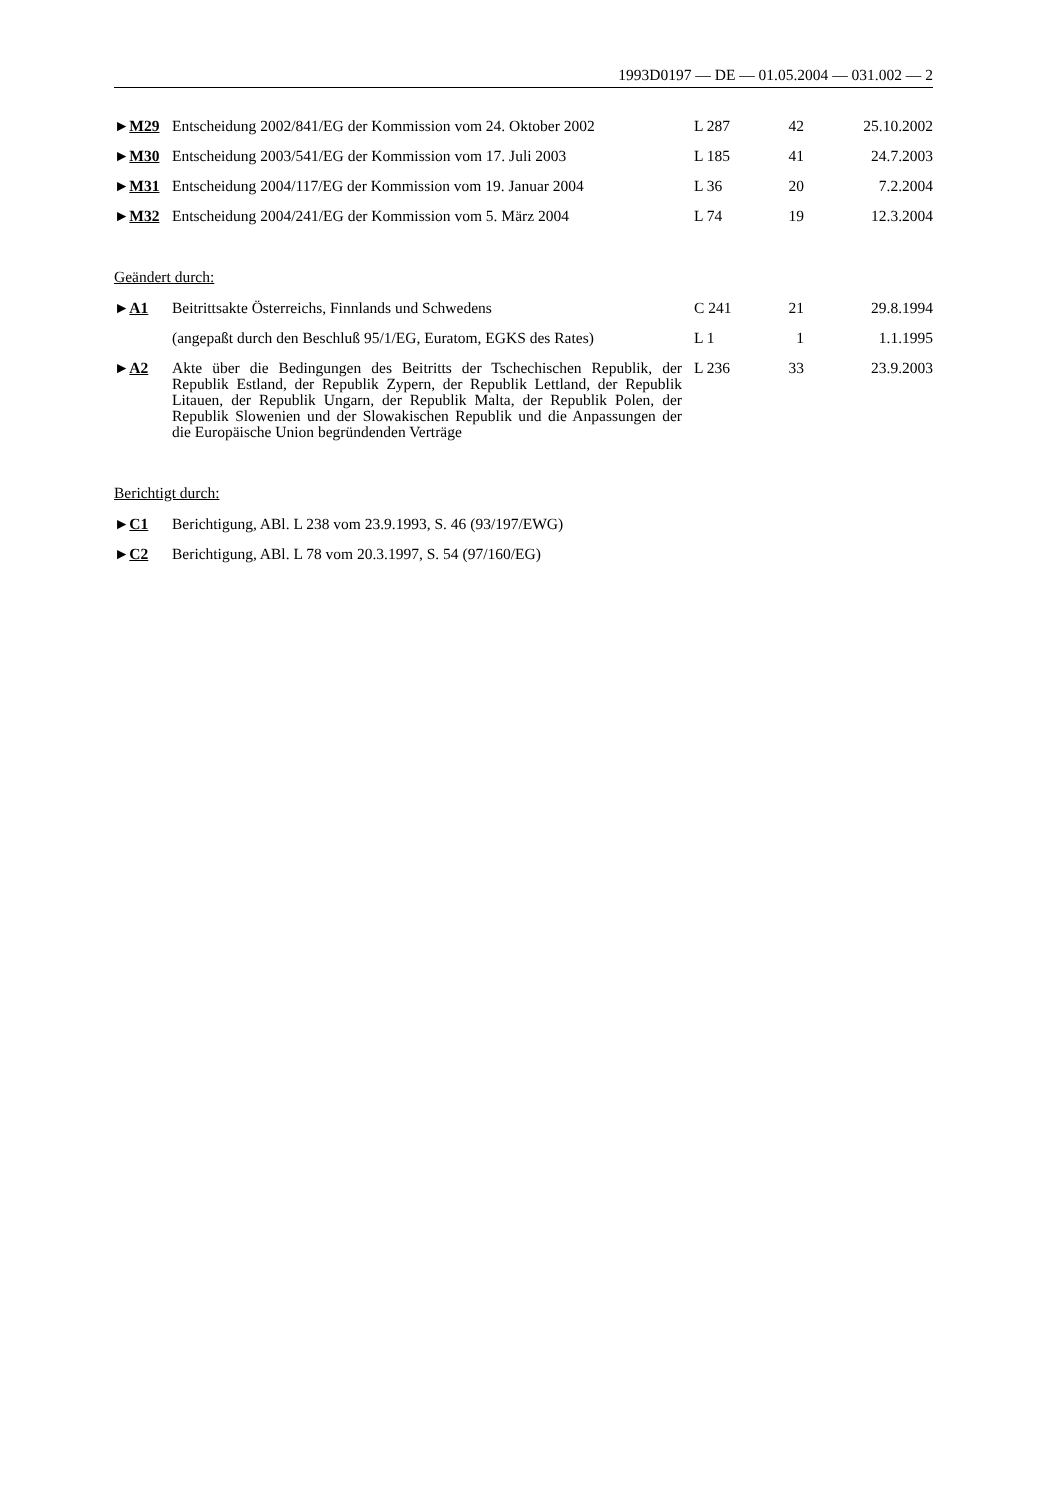1993D0197 — DE — 01.05.2004 — 031.002 — 2
| ► M29 | Entscheidung 2002/841/EG der Kommission vom 24. Oktober 2002 | L 287 | 42 | 25.10.2002 |
| ► M30 | Entscheidung 2003/541/EG der Kommission vom 17. Juli 2003 | L 185 | 41 | 24.7.2003 |
| ► M31 | Entscheidung 2004/117/EG der Kommission vom 19. Januar 2004 | L 36 | 20 | 7.2.2004 |
| ► M32 | Entscheidung 2004/241/EG der Kommission vom 5. März 2004 | L 74 | 19 | 12.3.2004 |
Geändert durch:
| ► A1 | Beitrittsakte Österreichs, Finnlands und Schwedens | C 241 | 21 | 29.8.1994 |
| | (angepaßt durch den Beschluß 95/1/EG, Euratom, EGKS des Rates) | L 1 | 1 | 1.1.1995 |
| ► A2 | Akte über die Bedingungen des Beitritts der Tschechischen Republik, der Republik Estland, der Republik Zypern, der Republik Lettland, der Republik Litauen, der Republik Ungarn, der Republik Malta, der Republik Polen, der Republik Slowenien und der Slowakischen Republik und die Anpassungen der die Europäische Union begründenden Verträge | L 236 | 33 | 23.9.2003 |
Berichtigt durch:
| ► C1 | Berichtigung, ABl. L 238 vom 23.9.1993, S. 46 (93/197/EWG) |
| ► C2 | Berichtigung, ABl. L 78 vom 20.3.1997, S. 54 (97/160/EG) |